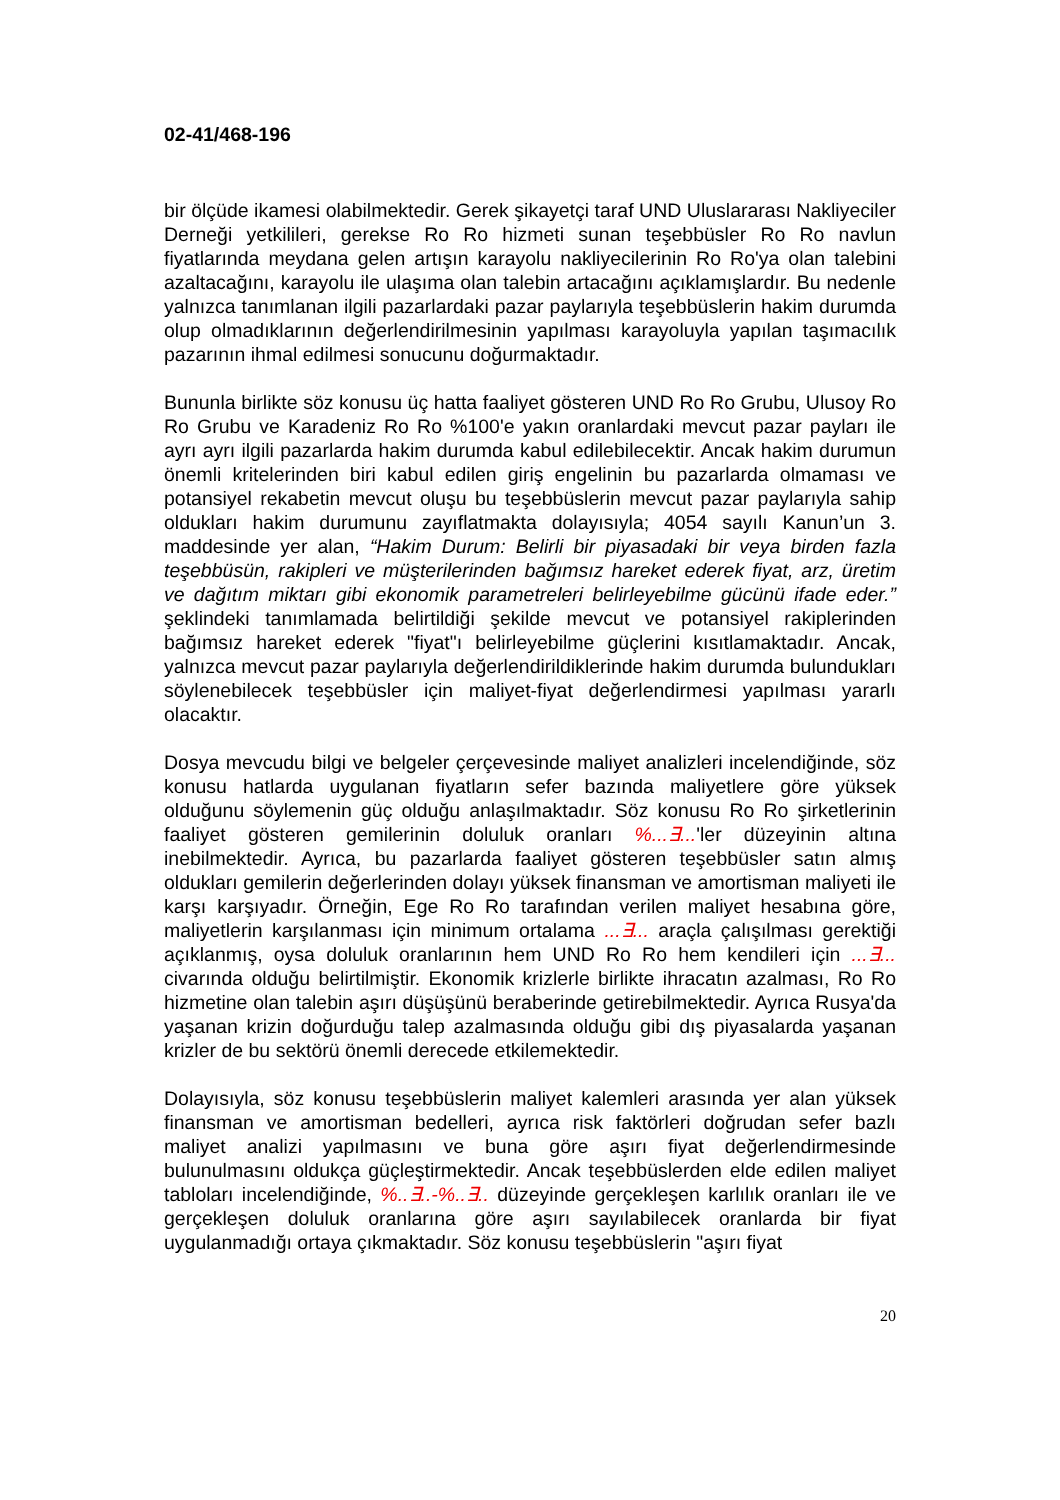02-41/468-196
bir ölçüde ikamesi olabilmektedir. Gerek şikayetçi taraf UND Uluslararası Nakliyeciler Derneği yetkilileri, gerekse Ro Ro hizmeti sunan teşebbüsler Ro Ro navlun fiyatlarında meydana gelen artışın karayolu nakliyecilerinin Ro Ro'ya olan talebini azaltacağını, karayolu ile ulaşıma olan talebin artacağını açıklamışlardır. Bu nedenle yalnızca tanımlanan ilgili pazarlardaki pazar paylarıyla teşebbüslerin hakim durumda olup olmadıklarının değerlendirilmesinin yapılması karayoluyla yapılan taşımacılık pazarının ihmal edilmesi sonucunu doğurmaktadır.
Bununla birlikte söz konusu üç hatta faaliyet gösteren UND Ro Ro Grubu, Ulusoy Ro Ro Grubu ve Karadeniz Ro Ro %100'e yakın oranlardaki mevcut pazar payları ile ayrı ayrı ilgili pazarlarda hakim durumda kabul edilebilecektir. Ancak hakim durumun önemli kritelerinden biri kabul edilen giriş engelinin bu pazarlarda olmaması ve potansiyel rekabetin mevcut oluşu bu teşebbüslerin mevcut pazar paylarıyla sahip oldukları hakim durumunu zayıflatmakta dolayısıyla; 4054 sayılı Kanun’un 3. maddesinde yer alan, “Hakim Durum: Belirli bir piyasadaki bir veya birden fazla teşebbüsün, rakipleri ve müşterilerinden bağımsız hareket ederek fiyat, arz, üretim ve dağıtım miktarı gibi ekonomik parametreleri belirleyebilme gücünü ifade eder.” şeklindeki tanımlamada belirtildiği şekilde mevcut ve potansiyel rakiplerinden bağımsız hareket ederek "fiyat"ı belirleyebilme güçlerini kısıtlamaktadır. Ancak, yalnızca mevcut pazar paylarıyla değerlendirildiklerinde hakim durumda bulundukları söylenebilecek teşebbüsler için maliyet-fiyat değerlendirmesi yapılması yararlı olacaktır.
Dosya mevcudu bilgi ve belgeler çerçevesinde maliyet analizleri incelendiğinde, söz konusu hatlarda uygulanan fiyatların sefer bazında maliyetlere göre yüksek olduğunu söylemenin güç olduğu anlaşılmaktadır. Söz konusu Ro Ro şirketlerinin faaliyet gösteren gemilerinin doluluk oranları %...∃...'ler düzeyinin altına inebilmektedir. Ayrıca, bu pazarlarda faaliyet gösteren teşebbüsler satın almış oldukları gemilerin değerlerinden dolayı yüksek finansman ve amortisman maliyeti ile karşı karşıyadır. Örneğin, Ege Ro Ro tarafından verilen maliyet hesabına göre, maliyetlerin karşılanması için minimum ortalama ...∃... araçla çalışılması gerektiği açıklanmış, oysa doluluk oranlarının hem UND Ro Ro hem kendileri için ...∃... civarında olduğu belirtilmiştir. Ekonomik krizlerle birlikte ihracatın azalması, Ro Ro hizmetine olan talebin aşırı düşüşünü beraberinde getirebilmektedir. Ayrıca Rusya'da yaşanan krizin doğurduğu talep azalmasında olduğu gibi dış piyasalarda yaşanan krizler de bu sektörü önemli derecede etkilemektedir.
Dolayısıyla, söz konusu teşebbüslerin maliyet kalemleri arasında yer alan yüksek finansman ve amortisman bedelleri, ayrıca risk faktörleri doğrudan sefer bazlı maliyet analizi yapılmasını ve buna göre aşırı fiyat değerlendirmesinde bulunulmasını oldukça güçleştirmektedir. Ancak teşebbüslerden elde edilen maliyet tabloları incelendiğinde, %..∃..-%..∃.. düzeyinde gerçekleşen karlılık oranları ile ve gerçekleşen doluluk oranlarına göre aşırı sayılabilecek oranlarda bir fiyat uygulanmadığı ortaya çıkmaktadır. Söz konusu teşebbüslerin "aşırı fiyat
20